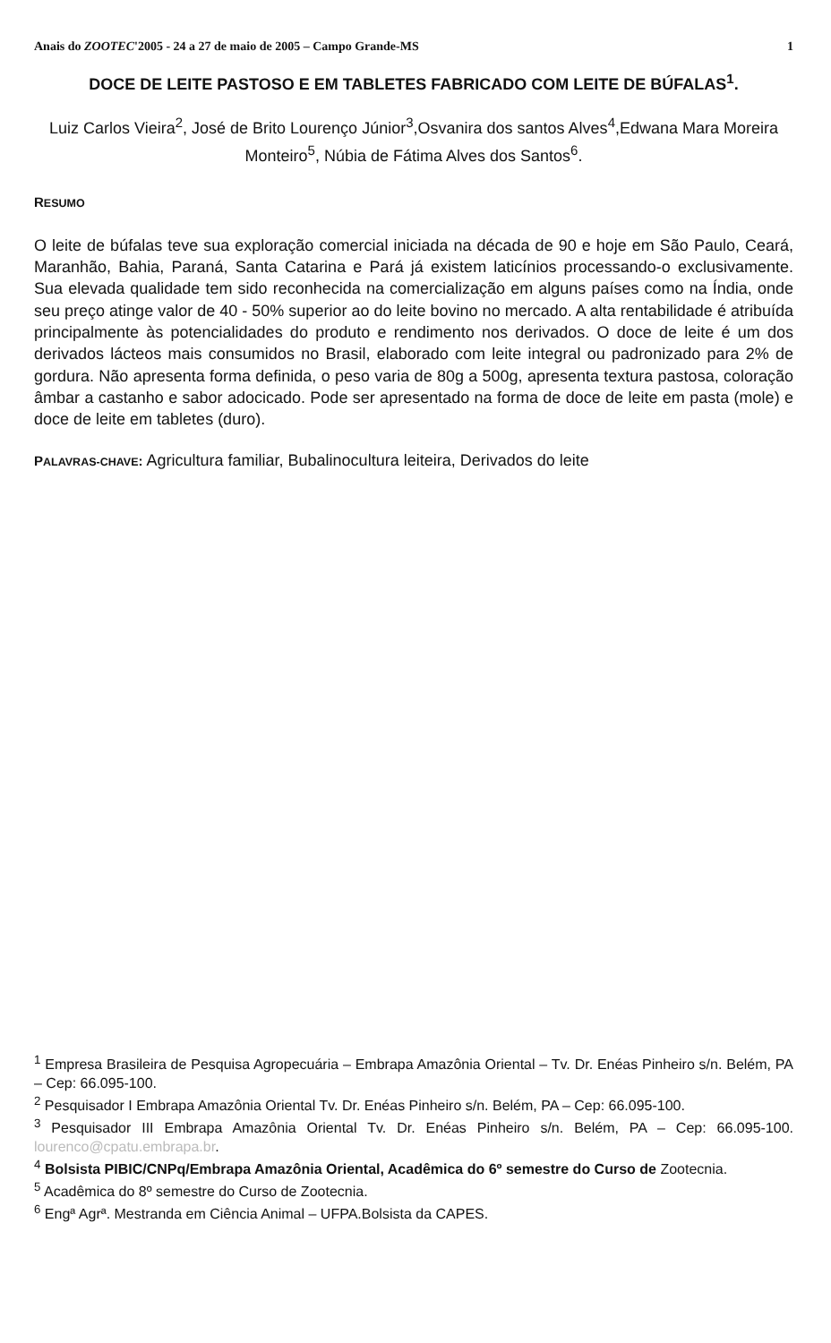Anais do ZOOTEC'2005 - 24 a 27 de maio de 2005 – Campo Grande-MS 1
DOCE DE LEITE PASTOSO E EM TABLETES FABRICADO COM LEITE DE BÚFALAS<sup>1</sup>.
Luiz Carlos Vieira<sup>2</sup>, José de Brito Lourenço Júnior<sup>3</sup>,Osvanira dos santos Alves<sup>4</sup>,Edwana Mara Moreira Monteiro<sup>5</sup>, Núbia de Fátima Alves dos Santos<sup>6</sup>.
RESUMO
O leite de búfalas teve sua exploração comercial iniciada na década de 90 e hoje em São Paulo, Ceará, Maranhão, Bahia, Paraná, Santa Catarina e Pará já existem laticínios processando-o exclusivamente. Sua elevada qualidade tem sido reconhecida na comercialização em alguns países como na Índia, onde seu preço atinge valor de 40 - 50% superior ao do leite bovino no mercado. A alta rentabilidade é atribuída principalmente às potencialidades do produto e rendimento nos derivados. O doce de leite é um dos derivados lácteos mais consumidos no Brasil, elaborado com leite integral ou padronizado para 2% de gordura. Não apresenta forma definida, o peso varia de 80g a 500g, apresenta textura pastosa, coloração âmbar a castanho e sabor adocicado. Pode ser apresentado na forma de doce de leite em pasta (mole) e doce de leite em tabletes (duro).
PALAVRAS-CHAVE: Agricultura familiar, Bubalinocultura leiteira, Derivados do leite
<sup>1</sup> Empresa Brasileira de Pesquisa Agropecuária – Embrapa Amazônia Oriental – Tv. Dr. Enéas Pinheiro s/n. Belém, PA – Cep: 66.095-100.
<sup>2</sup> Pesquisador I Embrapa Amazônia Oriental Tv. Dr. Enéas Pinheiro s/n. Belém, PA – Cep: 66.095-100.
<sup>3</sup> Pesquisador III Embrapa Amazônia Oriental Tv. Dr. Enéas Pinheiro s/n. Belém, PA – Cep: 66.095-100. lourenco@cpatu.embrapa.br.
<sup>4</sup> Bolsista PIBIC/CNPq/Embrapa Amazônia Oriental, Acadêmica do 6º semestre do Curso de Zootecnia.
<sup>5</sup> Acadêmica do 8º semestre do Curso de Zootecnia.
<sup>6</sup> Engª Agrª. Mestranda em Ciência Animal – UFPA.Bolsista da CAPES.